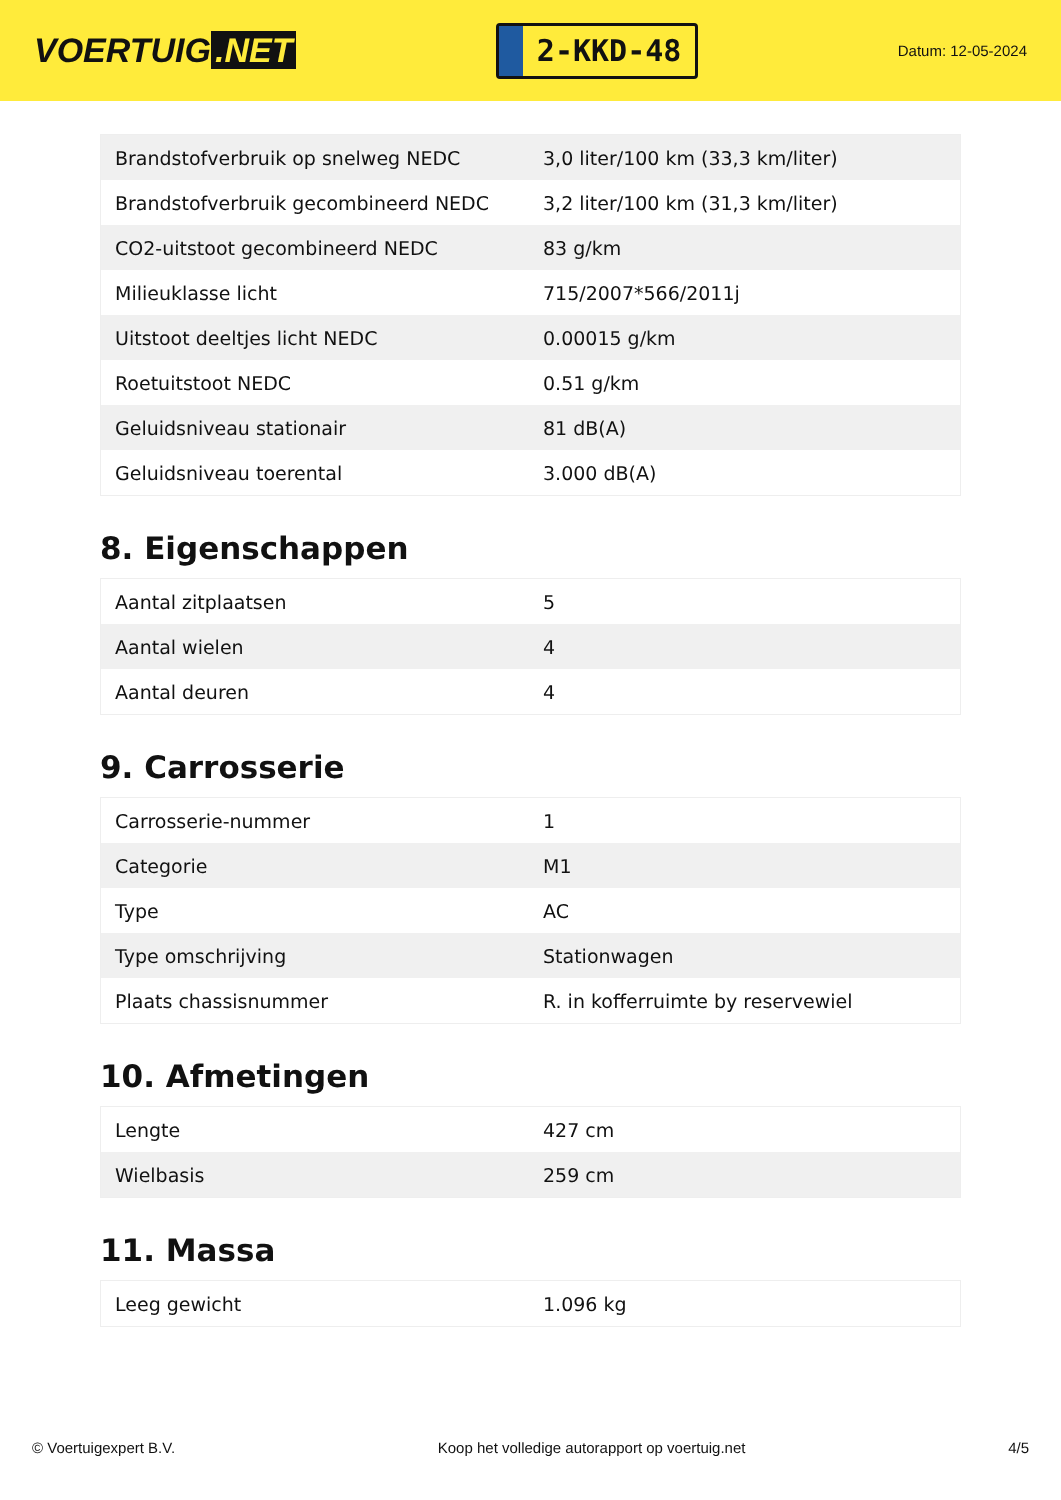VOERTUIG.NET
2-KKD-48
Datum: 12-05-2024
| Brandstofverbruik op snelweg NEDC | 3,0 liter/100 km (33,3 km/liter) |
| Brandstofverbruik gecombineerd NEDC | 3,2 liter/100 km (31,3 km/liter) |
| CO2-uitstoot gecombineerd NEDC | 83 g/km |
| Milieuklasse licht | 715/2007*566/2011j |
| Uitstoot deeltjes licht NEDC | 0.00015 g/km |
| Roetuitstoot NEDC | 0.51 g/km |
| Geluidsniveau stationair | 81 dB(A) |
| Geluidsniveau toerental | 3.000 dB(A) |
8. Eigenschappen
| Aantal zitplaatsen | 5 |
| Aantal wielen | 4 |
| Aantal deuren | 4 |
9. Carrosserie
| Carrosserie-nummer | 1 |
| Categorie | M1 |
| Type | AC |
| Type omschrijving | Stationwagen |
| Plaats chassisnummer | R. in kofferruimte by reservewiel |
10. Afmetingen
| Lengte | 427 cm |
| Wielbasis | 259 cm |
11. Massa
| Leeg gewicht | 1.096 kg |
© Voertuigexpert B.V. Koop het volledige autorapport op voertuig.net 4/5